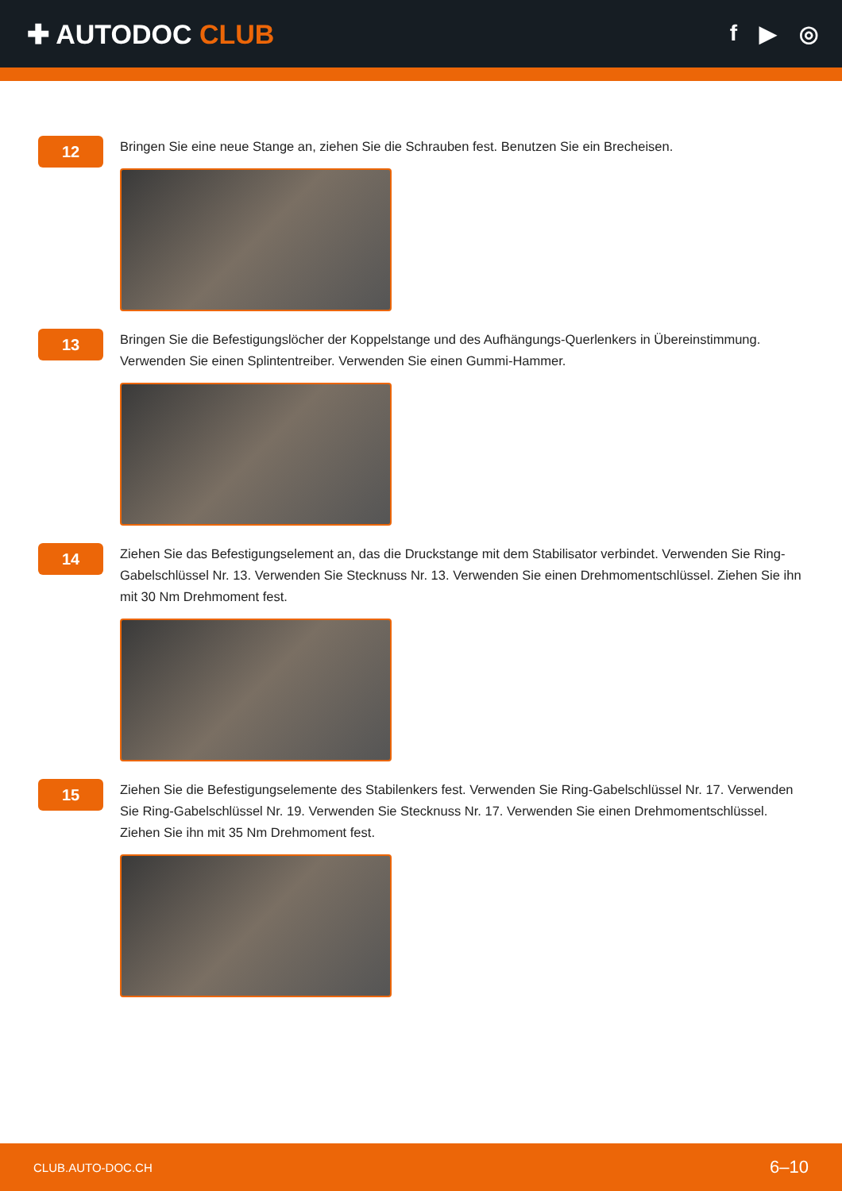✚ AUTODOC CLUB
f ▶ ◎
12
Bringen Sie eine neue Stange an, ziehen Sie die Schrauben fest. Benutzen Sie ein Brecheisen.
13
Bringen Sie die Befestigungslöcher der Koppelstange und des Aufhängungs-Querlenkers in Übereinstimmung. Verwenden Sie einen Splintentreiber. Verwenden Sie einen Gummi-Hammer.
14
Ziehen Sie das Befestigungselement an, das die Druckstange mit dem Stabilisator verbindet. Verwenden Sie Ring-Gabelschlüssel Nr. 13. Verwenden Sie Stecknuss Nr. 13. Verwenden Sie einen Drehmomentschlüssel. Ziehen Sie ihn mit 30 Nm Drehmoment fest.
15
Ziehen Sie die Befestigungselemente des Stabilenkers fest. Verwenden Sie Ring-Gabelschlüssel Nr. 17. Verwenden Sie Ring-Gabelschlüssel Nr. 19. Verwenden Sie Stecknuss Nr. 17. Verwenden Sie einen Drehmomentschlüssel. Ziehen Sie ihn mit 35 Nm Drehmoment fest.
CLUB.AUTO-DOC.CH 6–10